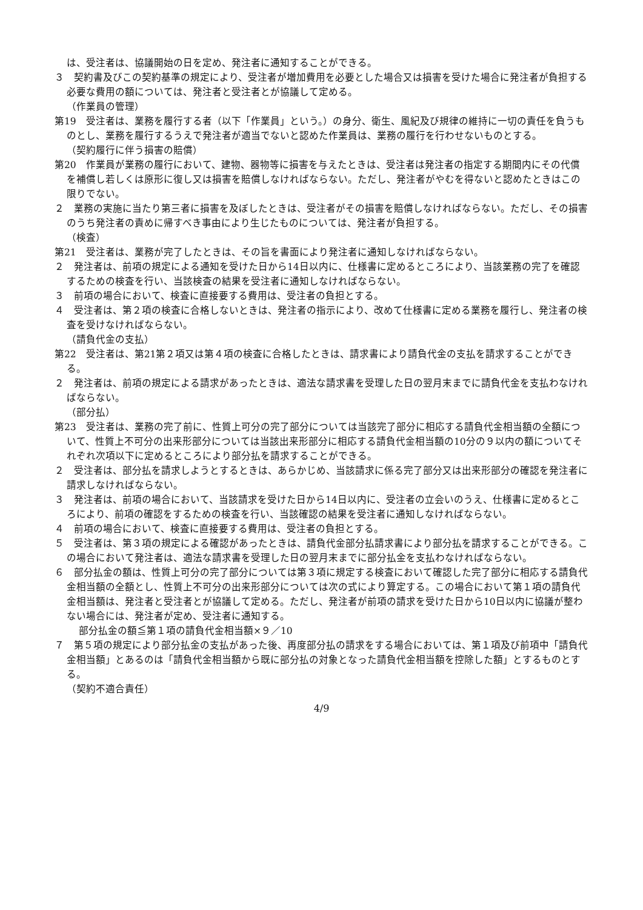は、受注者は、協議開始の日を定め、発注者に通知することができる。
３　契約書及びこの契約基準の規定により、受注者が増加費用を必要とした場合又は損害を受けた場合に発注者が負担する必要な費用の額については、発注者と受注者とが協議して定める。
（作業員の管理）
第19　受注者は、業務を履行する者（以下「作業員」という。）の身分、衛生、風紀及び規律の維持に一切の責任を負うものとし、業務を履行するうえで発注者が適当でないと認めた作業員は、業務の履行を行わせないものとする。
（契約履行に伴う損害の賠償）
第20　作業員が業務の履行において、建物、器物等に損害を与えたときは、受注者は発注者の指定する期間内にその代償を補償し若しくは原形に復し又は損害を賠償しなければならない。ただし、発注者がやむを得ないと認めたときはこの限りでない。
２　業務の実施に当たり第三者に損害を及ぼしたときは、受注者がその損害を賠償しなければならない。ただし、その損害のうち発注者の責めに帰すべき事由により生じたものについては、発注者が負担する。
（検査）
第21　受注者は、業務が完了したときは、その旨を書面により発注者に通知しなければならない。
２　発注者は、前項の規定による通知を受けた日から14日以内に、仕様書に定めるところにより、当該業務の完了を確認するための検査を行い、当該検査の結果を受注者に通知しなければならない。
３　前項の場合において、検査に直接要する費用は、受注者の負担とする。
４　受注者は、第２項の検査に合格しないときは、発注者の指示により、改めて仕様書に定める業務を履行し、発注者の検査を受けなければならない。
（請負代金の支払）
第22　受注者は、第21第２項又は第４項の検査に合格したときは、請求書により請負代金の支払を請求することができる。
２　発注者は、前項の規定による請求があったときは、適法な請求書を受理した日の翌月末までに請負代金を支払わなければならない。
（部分払）
第23　受注者は、業務の完了前に、性質上可分の完了部分については当該完了部分に相応する請負代金相当額の全額について、性質上不可分の出来形部分については当該出来形部分に相応する請負代金相当額の10分の９以内の額についてそれぞれ次項以下に定めるところにより部分払を請求することができる。
２　受注者は、部分払を請求しようとするときは、あらかじめ、当該請求に係る完了部分又は出来形部分の確認を発注者に請求しなければならない。
３　発注者は、前項の場合において、当該請求を受けた日から14日以内に、受注者の立会いのうえ、仕様書に定めるところにより、前項の確認をするための検査を行い、当該確認の結果を受注者に通知しなければならない。
４　前項の場合において、検査に直接要する費用は、受注者の負担とする。
５　受注者は、第３項の規定による確認があったときは、請負代金部分払請求書により部分払を請求することができる。この場合において発注者は、適法な請求書を受理した日の翌月末までに部分払金を支払わなければならない。
６　部分払金の額は、性質上可分の完了部分については第３項に規定する検査において確認した完了部分に相応する請負代金相当額の全額とし、性質上不可分の出来形部分については次の式により算定する。この場合において第１項の請負代金相当額は、発注者と受注者とが協議して定める。ただし、発注者が前項の請求を受けた日から10日以内に協議が整わない場合には、発注者が定め、受注者に通知する。
部分払金の額≦第１項の請負代金相当額×９／10
７　第５項の規定により部分払金の支払があった後、再度部分払の請求をする場合においては、第１項及び前項中「請負代金相当額」とあるのは「請負代金相当額から既に部分払の対象となった請負代金相当額を控除した額」とするものとする。
（契約不適合責任）
4/9